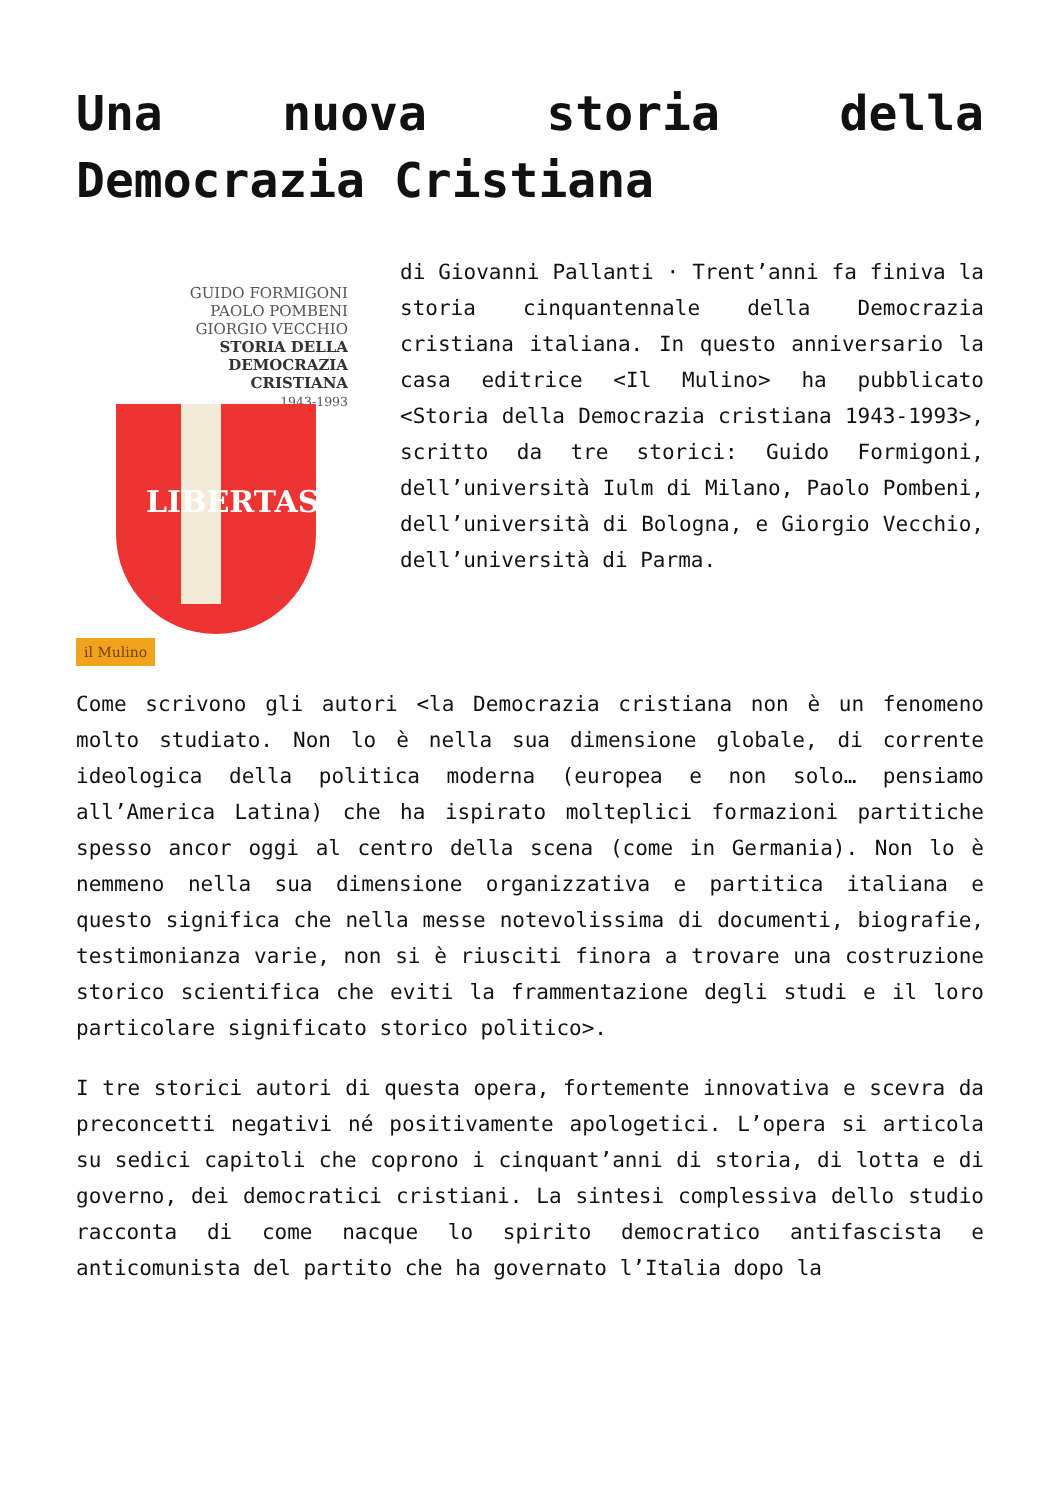Una nuova storia della Democrazia Cristiana
GUIDO FORMIGONI
PAOLO POMBENI
GIORGIO VECCHIO
STORIA DELLA
DEMOCRAZIA
CRISTIANA
1943-1993
LIBERTAS
il Mulino
di Giovanni Pallanti · Trent’anni fa finiva la storia cinquantennale della Democrazia cristiana italiana. In questo anniversario la casa editrice <Il Mulino> ha pubblicato <Storia della Democrazia cristiana 1943-1993>, scritto da tre storici: Guido Formigoni, dell’università Iulm di Milano, Paolo Pombeni, dell’università di Bologna, e Giorgio Vecchio, dell’università di Parma.
Come scrivono gli autori <la Democrazia cristiana non è un fenomeno molto studiato. Non lo è nella sua dimensione globale, di corrente ideologica della politica moderna (europea e non solo… pensiamo all’America Latina) che ha ispirato molteplici formazioni partitiche spesso ancor oggi al centro della scena (come in Germania). Non lo è nemmeno nella sua dimensione organizzativa e partitica italiana e questo significa che nella messe notevolissima di documenti, biografie, testimonianza varie, non si è riusciti finora a trovare una costruzione storico scientifica che eviti la frammentazione degli studi e il loro particolare significato storico politico>.
I tre storici autori di questa opera, fortemente innovativa e scevra da preconcetti negativi né positivamente apologetici. L’opera si articola su sedici capitoli che coprono i cinquant’anni di storia, di lotta e di governo, dei democratici cristiani. La sintesi complessiva dello studio racconta di come nacque lo spirito democratico antifascista e anticomunista del partito che ha governato l’Italia dopo la